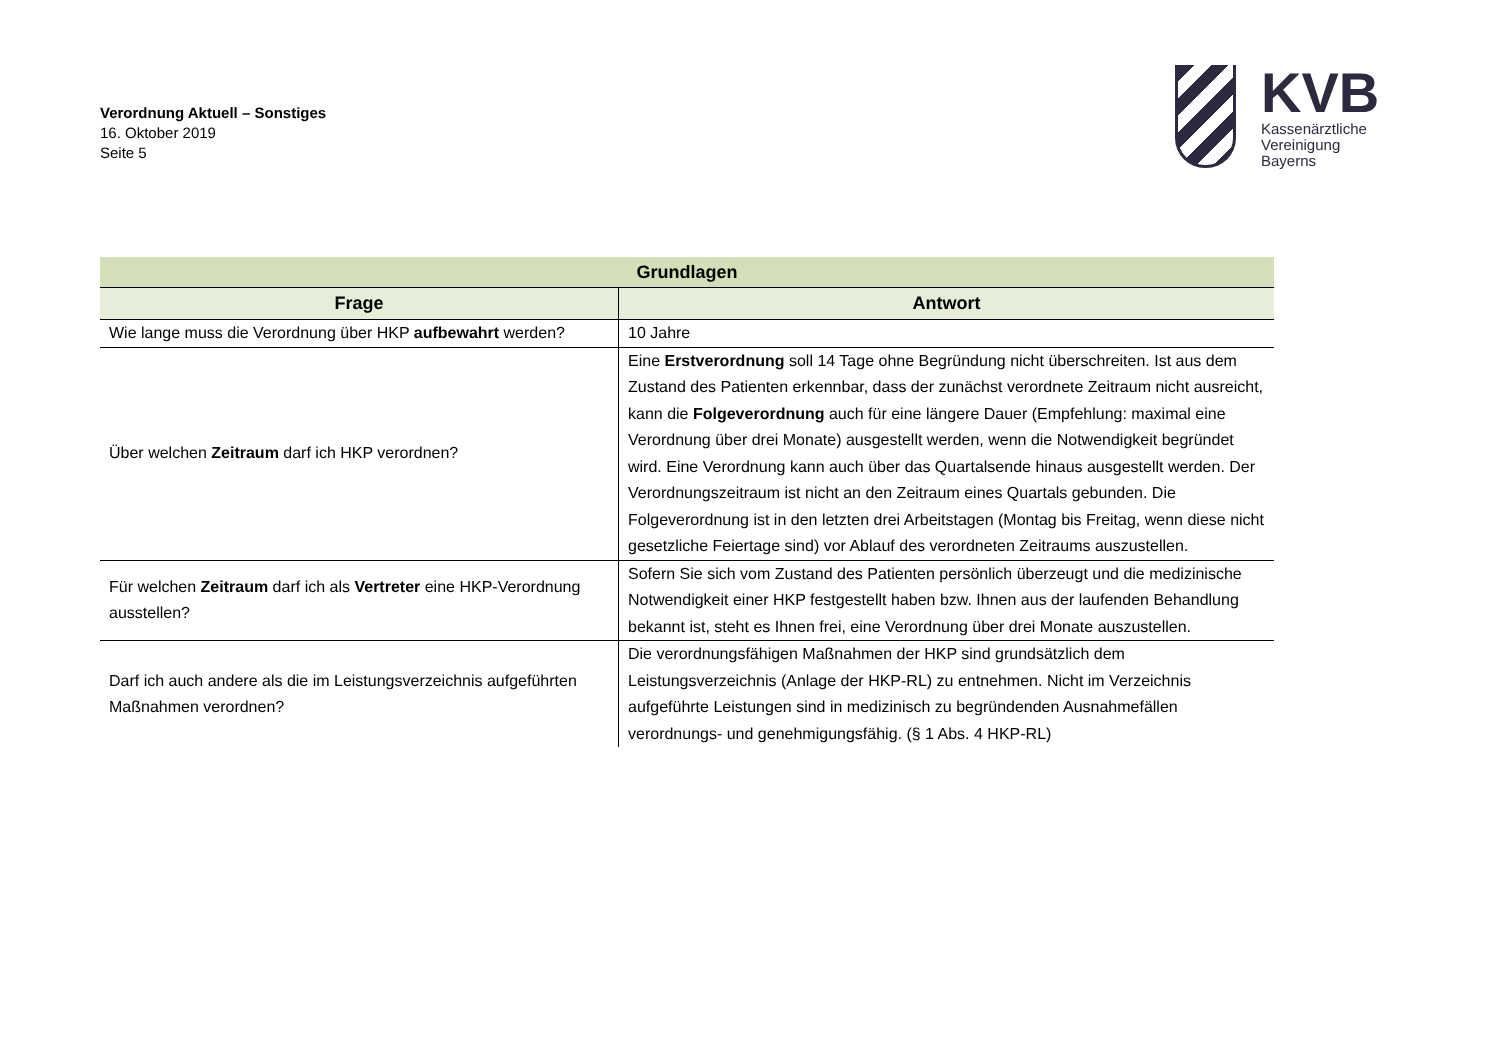Verordnung Aktuell – Sonstiges
16. Oktober 2019
Seite 5
KVB
Kassenärztliche
Vereinigung
Bayerns
| Grundlagen | |
| --- | --- |
| Frage | Antwort |
| Wie lange muss die Verordnung über HKP aufbewahrt werden? | 10 Jahre |
| Über welchen Zeitraum darf ich HKP verordnen? | Eine Erstverordnung soll 14 Tage ohne Begründung nicht überschreiten. Ist aus dem Zustand des Patienten erkennbar, dass der zunächst verordnete Zeitraum nicht ausreicht, kann die Folgeverordnung auch für eine längere Dauer (Empfehlung: maximal eine Verordnung über drei Monate) ausgestellt werden, wenn die Notwendigkeit begründet wird. Eine Verordnung kann auch über das Quartalsende hinaus ausgestellt werden. Der Verordnungszeitraum ist nicht an den Zeitraum eines Quartals gebunden. Die Folgeverordnung ist in den letzten drei Arbeitstagen (Montag bis Freitag, wenn diese nicht gesetzliche Feiertage sind) vor Ablauf des verordneten Zeitraums auszustellen. |
| Für welchen Zeitraum darf ich als Vertreter eine HKP-Verordnung ausstellen? | Sofern Sie sich vom Zustand des Patienten persönlich überzeugt und die medizinische Notwendigkeit einer HKP festgestellt haben bzw. Ihnen aus der laufenden Behandlung bekannt ist, steht es Ihnen frei, eine Verordnung über drei Monate auszustellen. |
| Darf ich auch andere als die im Leistungsverzeichnis aufgeführten Maßnahmen verordnen? | Die verordnungsfähigen Maßnahmen der HKP sind grundsätzlich dem Leistungsverzeichnis (Anlage der HKP-RL) zu entnehmen. Nicht im Verzeichnis aufgeführte Leistungen sind in medizinisch zu begründenden Ausnahmefällen verordnungs- und genehmigungsfähig. (§ 1 Abs. 4 HKP-RL) |